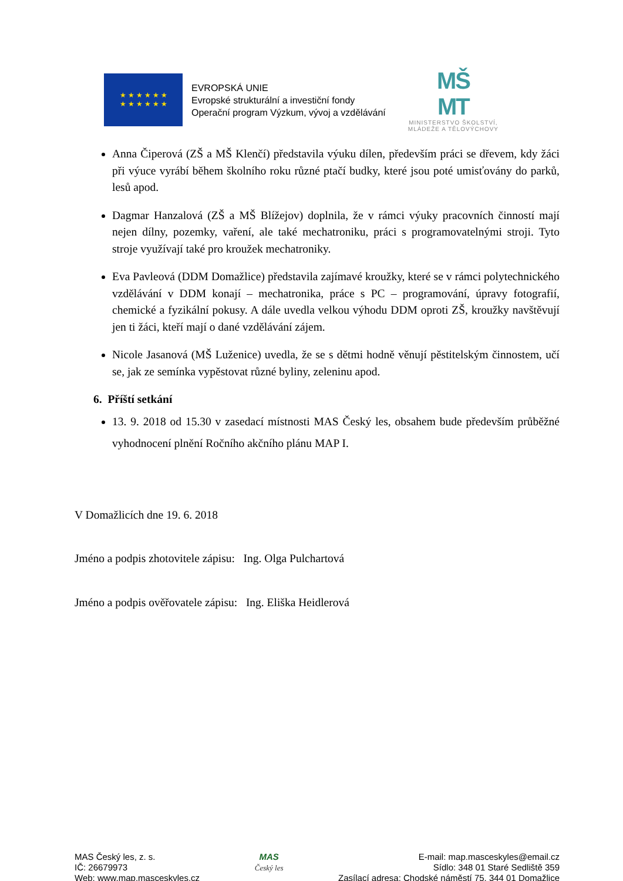★ ★ ★ ★ ★ ★
★ ★ ★ ★ ★ ★
EVROPSKÁ UNIE
Evropské strukturální a investiční fondy
Operační program Výzkum, vývoj a vzdělávání
MŠ
MT
MINISTERSTVO ŠKOLSTVÍ,
MLÁDEŽE A TĚLOVÝCHOVY
Anna Čiperová (ZŠ a MŠ Klenčí) představila výuku dílen, především práci se dřevem, kdy žáci při výuce vyrábí během školního roku různé ptačí budky, které jsou poté umisťovány do parků, lesů apod.
Dagmar Hanzalová (ZŠ a MŠ Blížejov) doplnila, že v rámci výuky pracovních činností mají nejen dílny, pozemky, vaření, ale také mechatroniku, práci s programovatelnými stroji. Tyto stroje využívají také pro kroužek mechatroniky.
Eva Pavleová (DDM Domažlice) představila zajímavé kroužky, které se v rámci polytechnického vzdělávání v DDM konají – mechatronika, práce s PC – programování, úpravy fotografií, chemické a fyzikální pokusy. A dále uvedla velkou výhodu DDM oproti ZŠ, kroužky navštěvují jen ti žáci, kteří mají o dané vzdělávání zájem.
Nicole Jasanová (MŠ Luženice) uvedla, že se s dětmi hodně věnují pěstitelským činnostem, učí se, jak ze semínka vypěstovat různé byliny, zeleninu apod.
6. Příští setkání
13. 9. 2018 od 15.30 v zasedací místnosti MAS Český les, obsahem bude především průběžné vyhodnocení plnění Ročního akčního plánu MAP I.
V Domažlicích dne 19. 6. 2018
Jméno a podpis zhotovitele zápisu: Ing. Olga Pulchartová
Jméno a podpis ověřovatele zápisu: Ing. Eliška Heidlerová
MAS Český les, z. s.
IČ: 26679973
Web: www.map.masceskyles.cz
MAS
Český les
E-mail: map.masceskyles@email.cz
Sídlo: 348 01 Staré Sedliště 359
Zasílací adresa: Chodské náměstí 75, 344 01 Domažlice